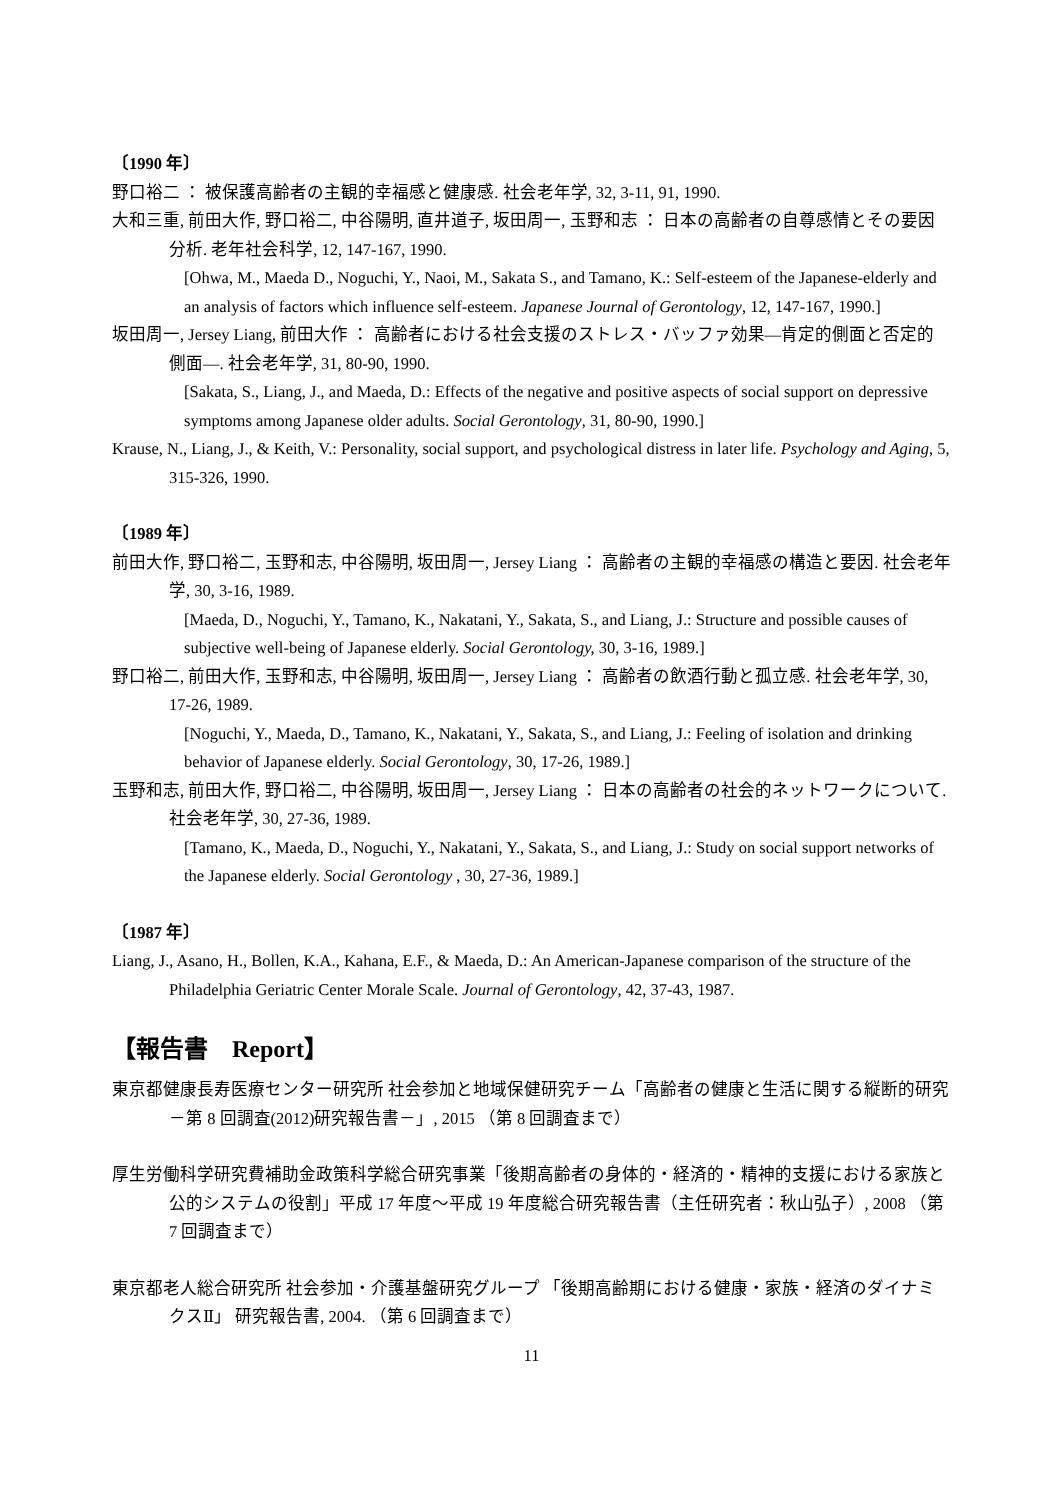〔1990 年〕
野口裕二 ： 被保護高齢者の主観的幸福感と健康感. 社会老年学, 32, 3-11, 91, 1990.
大和三重, 前田大作, 野口裕二, 中谷陽明, 直井道子, 坂田周一, 玉野和志 ： 日本の高齢者の自尊感情とその要因分析. 老年社会科学, 12, 147-167, 1990.
[Ohwa, M., Maeda D., Noguchi, Y., Naoi, M., Sakata S., and Tamano, K.: Self-esteem of the Japanese-elderly and an analysis of factors which influence self-esteem. Japanese Journal of Gerontology, 12, 147-167, 1990.]
坂田周一, Jersey Liang, 前田大作 ： 高齢者における社会支援のストレス・バッファ効果―肯定的側面と否定的側面―. 社会老年学, 31, 80-90, 1990.
[Sakata, S., Liang, J., and Maeda, D.: Effects of the negative and positive aspects of social support on depressive symptoms among Japanese older adults. Social Gerontology, 31, 80-90, 1990.]
Krause, N., Liang, J., & Keith, V.: Personality, social support, and psychological distress in later life. Psychology and Aging, 5, 315-326, 1990.
〔1989 年〕
前田大作, 野口裕二, 玉野和志, 中谷陽明, 坂田周一, Jersey Liang ： 高齢者の主観的幸福感の構造と要因. 社会老年学, 30, 3-16, 1989.
[Maeda, D., Noguchi, Y., Tamano, K., Nakatani, Y., Sakata, S., and Liang, J.: Structure and possible causes of subjective well-being of Japanese elderly. Social Gerontology, 30, 3-16, 1989.]
野口裕二, 前田大作, 玉野和志, 中谷陽明, 坂田周一, Jersey Liang ： 高齢者の飲酒行動と孤立感. 社会老年学, 30, 17-26, 1989.
[Noguchi, Y., Maeda, D., Tamano, K., Nakatani, Y., Sakata, S., and Liang, J.: Feeling of isolation and drinking behavior of Japanese elderly. Social Gerontology, 30, 17-26, 1989.]
玉野和志, 前田大作, 野口裕二, 中谷陽明, 坂田周一, Jersey Liang ： 日本の高齢者の社会的ネットワークについて. 社会老年学, 30, 27-36, 1989.
[Tamano, K., Maeda, D., Noguchi, Y., Nakatani, Y., Sakata, S., and Liang, J.: Study on social support networks of the Japanese elderly. Social Gerontology , 30, 27-36, 1989.]
〔1987 年〕
Liang, J., Asano, H., Bollen, K.A., Kahana, E.F., & Maeda, D.: An American-Japanese comparison of the structure of the Philadelphia Geriatric Center Morale Scale. Journal of Gerontology, 42, 37-43, 1987.
【報告書　Report】
東京都健康長寿医療センター研究所 社会参加と地域保健研究チーム「高齢者の健康と生活に関する縦断的研究－第 8 回調査(2012)研究報告書－」, 2015 （第 8 回調査まで）
厚生労働科学研究費補助金政策科学総合研究事業「後期高齢者の身体的・経済的・精神的支援における家族と公的システムの役割」平成 17 年度～平成 19 年度総合研究報告書（主任研究者：秋山弘子）, 2008 （第 7 回調査まで）
東京都老人総合研究所 社会参加・介護基盤研究グループ 「後期高齢期における健康・家族・経済のダイナミクスⅡ」 研究報告書, 2004. （第 6 回調査まで）
11